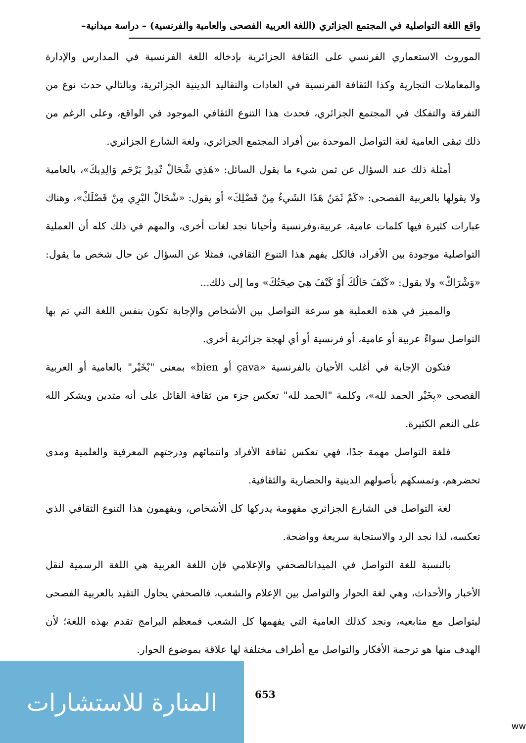واقع اللغة التواصلية في المجتمع الجزائري (اللغة العربية الفصحى والعامية والفرنسية) – دراسة ميدانية–
الموروث الاستعماري الفرنسي على الثقافة الجزائرية بإدخاله اللغة الفرنسية في المدارس والإدارة والمعاملات التجارية وكذا الثقافة الفرنسية في العادات والتقاليد الدينية الجزائرية، وبالتالي حدث نوع من التفرقة والتفكك في المجتمع الجزائري، فحدث هذا التنوع الثقافي الموجود في الواقع، وعلى الرغم من ذلك تبقى العامية لغة التواصل الموحدة بين أفراد المجتمع الجزائري، ولغة الشارع الجزائري.
أمثلة ذلك عند السؤال عن ثمن شيء ما يقول السائل: «هَذِي شْحَالْ تْدِيرْ يَرْحَم وَالِدِيكَ»، بالعامية ولا يقولها بالعربية الفصحى: «كَمْ ثَمَنُ هَذَا الشَيءُ مِنْ فَضْلِكَ» أو يقول: «شْحَالْ البْرِي مِنْ فَضْلَكْ»، وهناك عبارات كثيرة فيها كلمات عامية، عربية،وفرنسية وأحيانا نجد لغات أخرى، والمهم في ذلك كله أن العملية التواصلية موجودة بين الأفراد، فالكل يفهم هذا التنوع الثقافي، فمثلا عن السؤال عن حال شخص ما يقول: «وَشْرَاكْ» ولا يقول: «كَيْفَ حَالُكَ أَوْ كَيْفَ هِيَ صِحَتُكَ» وما إلى ذلك...
والمميز في هذه العملية هو سرعة التواصل بين الأشخاص والإجابة تكون بنفس اللغة التي تم بها التواصل سواءً عربية أو عامية، أو فرنسية أو أي لهجة جزائرية أخرى.
فتكون الإجابة في أغلب الأحيان بالفرنسية «çava أو bien» بمعنى "بْخَيْر" بالعامية أو العربية الفصحى «بِخَيْر الحمد لله»، وكلمة "الحمد لله" تعكس جزء من ثقافة القائل على أنه متدين ويشكر الله على النعم الكثيرة.
فلغة التواصل مهمة جدًا، فهي تعكس ثقافة الأفراد وانتمائهم ودرجتهم المعرفية والعلمية ومدى تحضرهم، وتمسكهم بأصولهم الدينية والحضارية والثقافية.
لغة التواصل في الشارع الجزائري مفهومة يدركها كل الأشخاص، ويفهمون هذا التنوع الثقافي الذي تعكسه، لذا نجد الرد والاستجابة سريعة وواضحة.
بالنسبة للغة التواصل في الميدانالصحفي والإعلامي فإن اللغة العربية هي اللغة الرسمية لنقل الأخبار والأحداث، وهي لغة الحوار والتواصل بين الإعلام والشعب، فالصحفي يحاول التقيد بالعربية الفصحى ليتواصل مع متابعيه، ونجد كذلك العامية التي يفهمها كل الشعب فمعظم البرامج تقدم بهذه اللغة؛ لأن الهدف منها هو ترجمة الأفكار والتواصل مع أطراف مختلفة لها علاقة بموضوع الحوار.
653
المنارة للاستشارات
ww